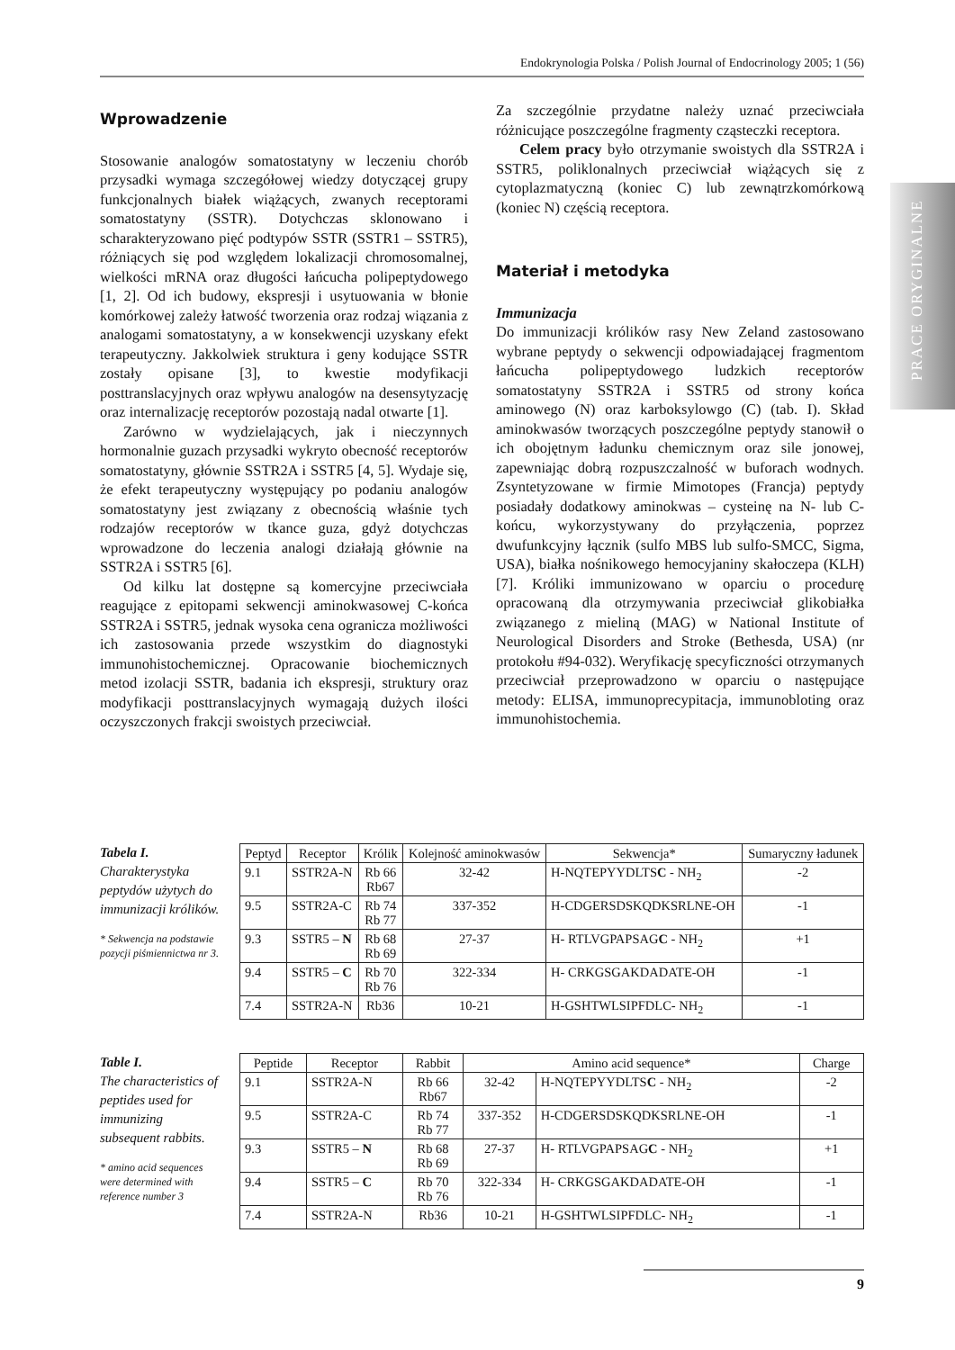Endokrynologia Polska / Polish Journal of Endocrinology 2005; 1 (56)
PRACE ORYGINALNE
Wprowadzenie
Stosowanie analogów somatostatyny w leczeniu chorób przysadki wymaga szczegółowej wiedzy dotyczącej grupy funkcjonalnych białek wiążących, zwanych receptorami somatostatyny (SSTR). Dotychczas sklonowano i scharakteryzowano pięć podtypów SSTR (SSTR1 – SSTR5), różniących się pod względem lokalizacji chromosomalnej, wielkości mRNA oraz długości łańcucha polipeptydowego [1, 2]. Od ich budowy, ekspresji i usytuowania w błonie komórkowej zależy łatwość tworzenia oraz rodzaj wiązania z analogami somatostatyny, a w konsekwencji uzyskany efekt terapeutyczny. Jakkolwiek struktura i geny kodujące SSTR zostały opisane [3], to kwestie modyfikacji posttranslacyjnych oraz wpływu analogów na desensytyzację oraz internalizację receptorów pozostają nadal otwarte [1].
Zarówno w wydzielających, jak i nieczynnych hormonalnie guzach przysadki wykryto obecność receptorów somatostatyny, głównie SSTR2A i SSTR5 [4, 5]. Wydaje się, że efekt terapeutyczny występujący po podaniu analogów somatostatyny jest związany z obecnością właśnie tych rodzajów receptorów w tkance guza, gdyż dotychczas wprowadzone do leczenia analogi działają głównie na SSTR2A i SSTR5 [6].
Od kilku lat dostępne są komercyjne przeciwciała reagujące z epitopami sekwencji aminokwasowej C-końca SSTR2A i SSTR5, jednak wysoka cena ogranicza możliwości ich zastosowania przede wszystkim do diagnostyki immunohistochemicznej. Opracowanie biochemicznych metod izolacji SSTR, badania ich ekspresji, struktury oraz modyfikacji posttranslacyjnych wymagają dużych ilości oczyszczonych frakcji swoistych przeciwciał.
Za szczególnie przydatne należy uznać przeciwciała różnicujące poszczególne fragmenty cząsteczki receptora.
Celem pracy było otrzymanie swoistych dla SSTR2A i SSTR5, poliklonalnych przeciwciał wiążących się z cytoplazmatyczną (koniec C) lub zewnątrzkomórkową (koniec N) częścią receptora.
Materiał i metodyka
Immunizacja
Do immunizacji królików rasy New Zeland zastosowano wybrane peptydy o sekwencji odpowiadającej fragmentom łańcucha polipeptydowego ludzkich receptorów somatostatyny SSTR2A i SSTR5 od strony końca aminowego (N) oraz karboksylowgo (C) (tab. I). Skład aminokwasów tworzących poszczególne peptydy stanowił o ich obojętnym ładunku chemicznym oraz sile jonowej, zapewniając dobrą rozpuszczalność w buforach wodnych. Zsyntetyzowane w firmie Mimotopes (Francja) peptydy posiadały dodatkowy aminokwas – cysteinę na N- lub C- końcu, wykorzystywany do przyłączenia, poprzez dwufunkcyjny łącznik (sulfo MBS lub sulfo-SMCC, Sigma, USA), białka nośnikowego hemocyjaniny skałoczepa (KLH) [7]. Króliki immunizowano w oparciu o procedurę opracowaną dla otrzymywania przeciwciał glikobiałka związanego z mieliną (MAG) w National Institute of Neurological Disorders and Stroke (Bethesda, USA) (nr protokołu #94-032). Weryfikację specyficzności otrzymanych przeciwciał przeprowadzono w oparciu o następujące metody: ELISA, immunoprecypitacja, immunobloting oraz immunohistochemia.
Tabela I.
Charakterystyka peptydów użytych do immunizacji królików.
* Sekwencja na podstawie pozycji piśmiennictwa nr 3.
| Peptyd | Receptor | Królik | Kolejność aminokwasów | Sekwencja* | Sumaryczny ładunek |
| --- | --- | --- | --- | --- | --- |
| 9.1 | SSTR2A-N | Rb 66 Rb67 | 32-42 | H-NQTEPYYDLTS C - NH<sub>2</sub> | -2 |
| 9.5 | SSTR2A-C | Rb 74 Rb 77 | 337-352 | H-CDGERSDSKQDKSRLNE-OH | -1 |
| 9.3 | SSTR5 – N | Rb 68 Rb 69 | 27-37 | H- RTLVGPAPSAG C - NH<sub>2</sub> | +1 |
| 9.4 | SSTR5 – C | Rb 70 Rb 76 | 322-334 | H- CRKGSGAKDADATE-OH | -1 |
| 7.4 | SSTR2A-N | Rb36 | 10-21 | H-GSHTWLSIPFDLC- NH<sub>2</sub> | -1 |
Table I.
The characteristics of peptides used for immunizing subsequent rabbits.
* amino acid sequences were determined with reference number 3
| Peptide | Receptor | Rabbit | Amino acid sequence* | | Charge |
| --- | --- | --- | --- | --- | --- |
| 9.1 | SSTR2A-N | Rb 66 Rb67 | 32-42 | H-NQTEPYYDLTS C - NH<sub>2</sub> | -2 |
| 9.5 | SSTR2A-C | Rb 74 Rb 77 | 337-352 | H-CDGERSDSKQDKSRLNE-OH | -1 |
| 9.3 | SSTR5 – N | Rb 68 Rb 69 | 27-37 | H- RTLVGPAPSAG C - NH<sub>2</sub> | +1 |
| 9.4 | SSTR5 – C | Rb 70 Rb 76 | 322-334 | H- CRKGSGAKDADATE-OH | -1 |
| 7.4 | SSTR2A-N | Rb36 | 10-21 | H-GSHTWLSIPFDLC- NH<sub>2</sub> | -1 |
9